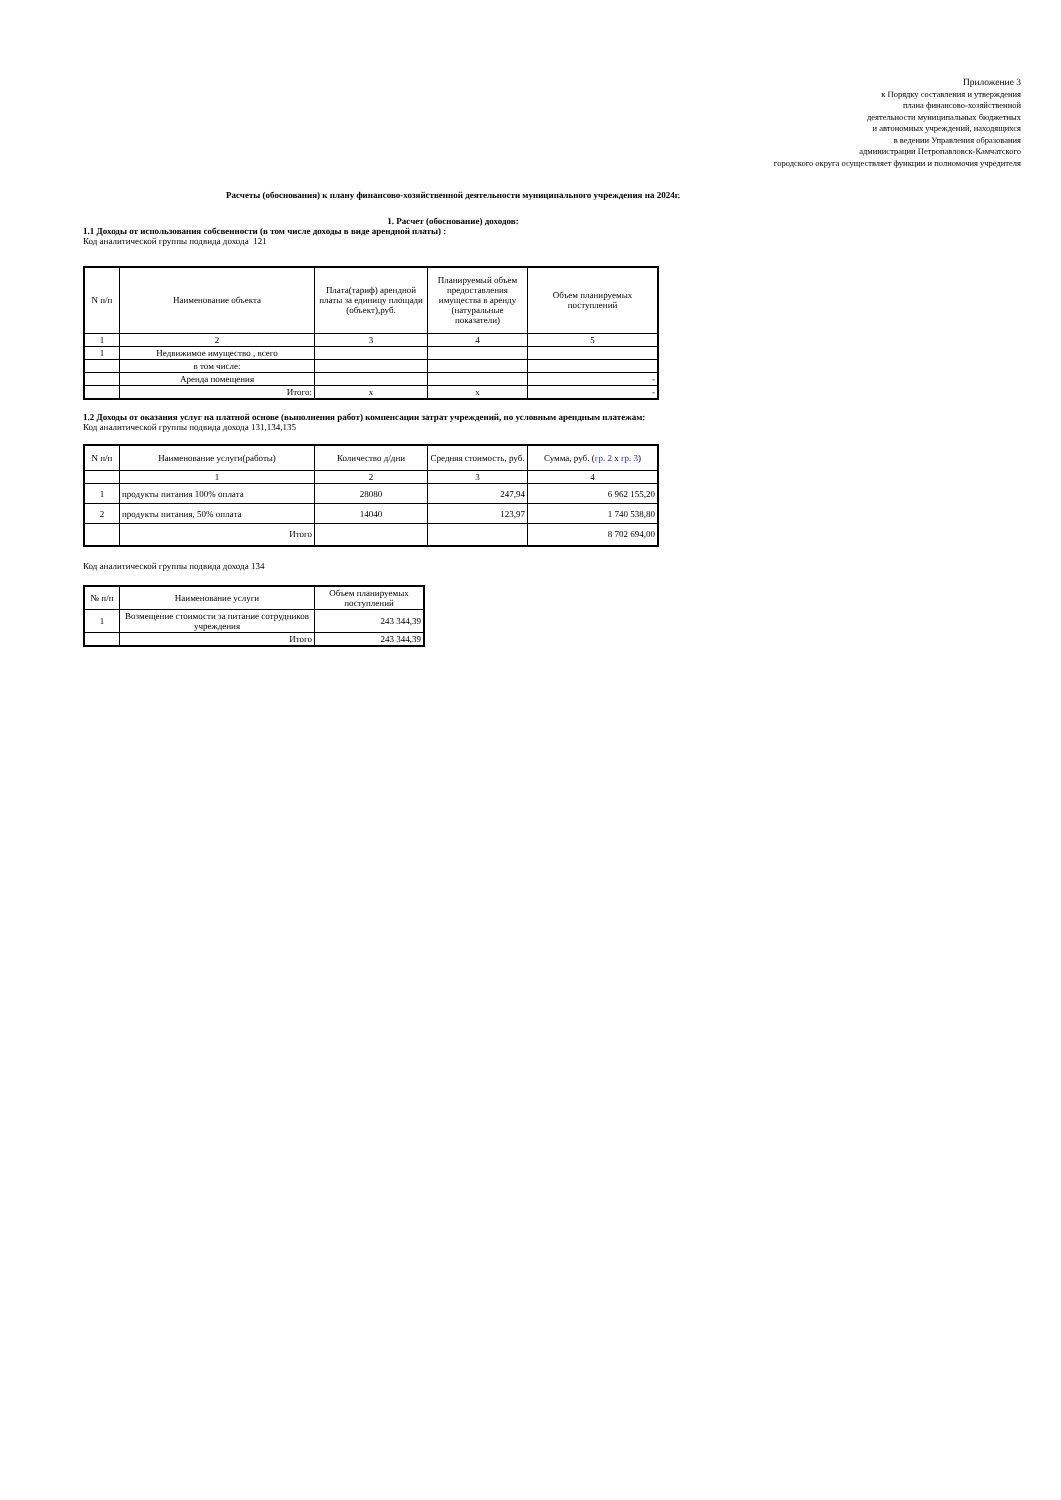Приложение 3
к Порядку составления и утверждения
плана финансово-хозяйственной
деятельности муниципальных бюджетных
и автономных учреждений, находящихся
в ведении Управления образования
администрации Петропавловск-Камчатского
городского округа осуществляет функции и полномочия учредителя
Расчеты (обоснования) к плану финансово-хозяйственной деятельности муниципального учреждения на 2024г.
1. Расчет (обоснование) доходов:
1.1 Доходы от использования собсвенности (в том числе доходы в виде арендной платы) :
Код аналитической группы подвида дохода 121
| N п/п | Наименование объекта | Плата(тариф) арендной платы за единицу площади (объект),руб. | Планируемый объем предоставления имущества в аренду (натуральные показатели) | Объем планируемых поступлений |
| --- | --- | --- | --- | --- |
| 1 | 2 | 3 | 4 | 5 |
| 1 | Недвижимое имущество , всего | | | |
| | в том числе: | | | |
| | Аренда помещения | | | - |
| | Итого: | х | х | - |
1.2 Доходы от оказания услуг на платной основе (выполнения работ) компенсации затрат учреждений, по условным арендным платежам:
Код аналитической группы подвида дохода 131,134,135
| N п/п | Наименование услуги(работы) | Количество д/дни | Средняя стоимость, руб. | Сумма, руб. ( гр. 2 х гр. 3 ) |
| --- | --- | --- | --- | --- |
| | 1 | 2 | 3 | 4 |
| 1 | продукты питания 100% оплата | 28080 | 247,94 | 6 962 155,20 |
| 2 | продукты питания, 50% оплата | 14040 | 123,97 | 1 740 538,80 |
| | Итого | | | 8 702 694,00 |
Код аналитической группы подвида дохода 134
| № п/п | Наименование услуги | Объем планируемых поступлений |
| --- | --- | --- |
| 1 | Возмещение стоимости за питание сотрудников учреждения | 243 344,39 |
| | Итого | 243 344,39 |